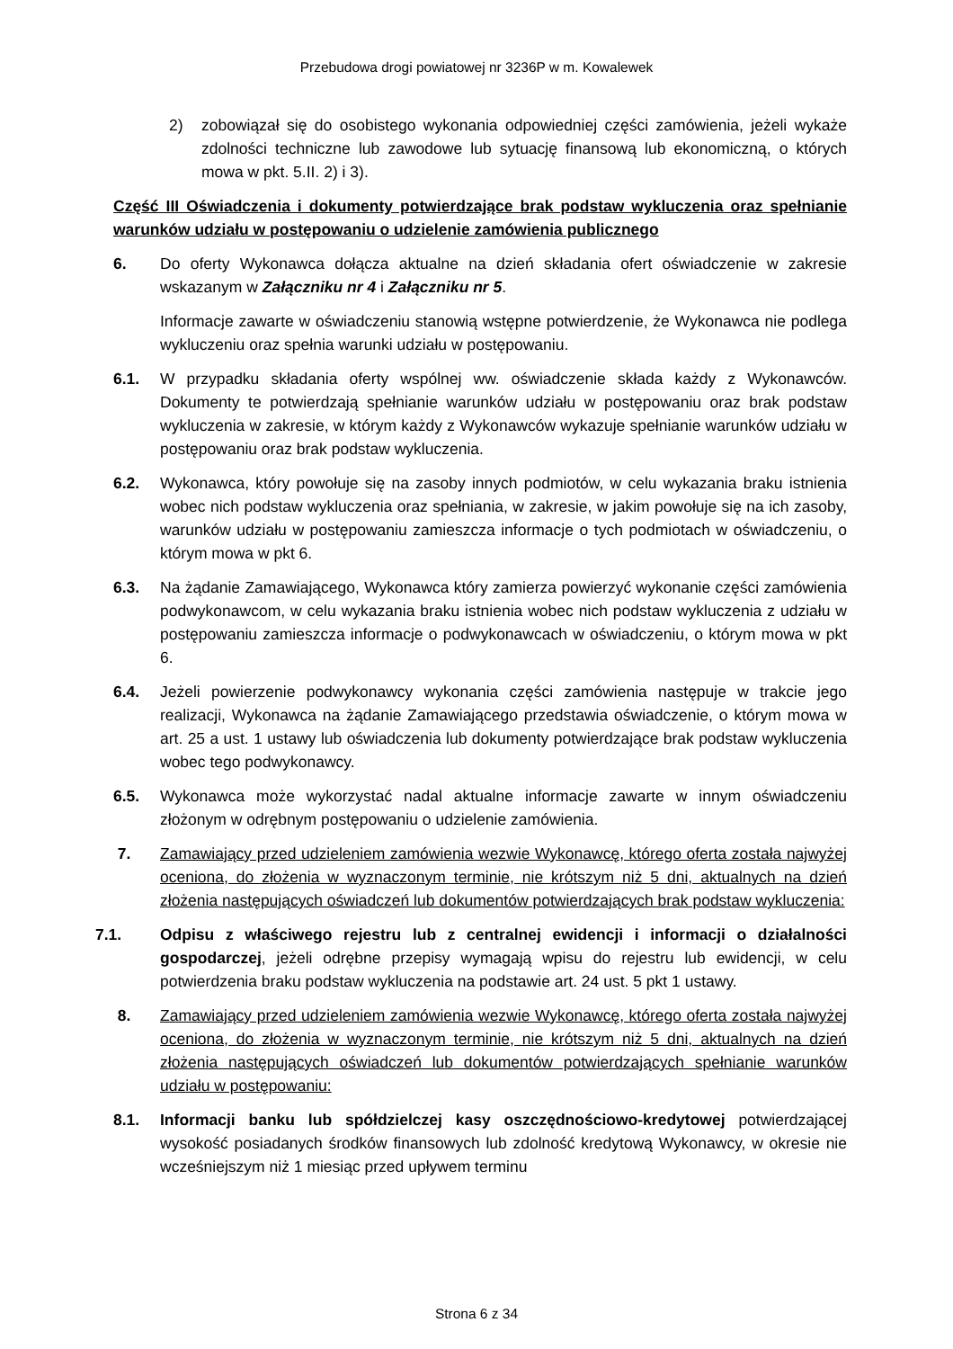Przebudowa drogi powiatowej nr 3236P w m. Kowalewek
2) zobowiązał się do osobistego wykonania odpowiedniej części zamówienia, jeżeli wykaże zdolności techniczne lub zawodowe lub sytuację finansową lub ekonomiczną, o których mowa w pkt. 5.II. 2) i 3).
Część III Oświadczenia i dokumenty potwierdzające brak podstaw wykluczenia oraz spełnianie warunków udziału w postępowaniu o udzielenie zamówienia publicznego
6. Do oferty Wykonawca dołącza aktualne na dzień składania ofert oświadczenie w zakresie wskazanym w Załączniku nr 4 i Załączniku nr 5.
Informacje zawarte w oświadczeniu stanowią wstępne potwierdzenie, że Wykonawca nie podlega wykluczeniu oraz spełnia warunki udziału w postępowaniu.
6.1. W przypadku składania oferty wspólnej ww. oświadczenie składa każdy z Wykonawców. Dokumenty te potwierdzają spełnianie warunków udziału w postępowaniu oraz brak podstaw wykluczenia w zakresie, w którym każdy z Wykonawców wykazuje spełnianie warunków udziału w postępowaniu oraz brak podstaw wykluczenia.
6.2. Wykonawca, który powołuje się na zasoby innych podmiotów, w celu wykazania braku istnienia wobec nich podstaw wykluczenia oraz spełniania, w zakresie, w jakim powołuje się na ich zasoby, warunków udziału w postępowaniu zamieszcza informacje o tych podmiotach w oświadczeniu, o którym mowa w pkt 6.
6.3. Na żądanie Zamawiającego, Wykonawca który zamierza powierzyć wykonanie części zamówienia podwykonawcom, w celu wykazania braku istnienia wobec nich podstaw wykluczenia z udziału w postępowaniu zamieszcza informacje o podwykonawcach w oświadczeniu, o którym mowa w pkt 6.
6.4. Jeżeli powierzenie podwykonawcy wykonania części zamówienia następuje w trakcie jego realizacji, Wykonawca na żądanie Zamawiającego przedstawia oświadczenie, o którym mowa w art. 25 a ust. 1 ustawy lub oświadczenia lub dokumenty potwierdzające brak podstaw wykluczenia wobec tego podwykonawcy.
6.5. Wykonawca może wykorzystać nadal aktualne informacje zawarte w innym oświadczeniu złożonym w odrębnym postępowaniu o udzielenie zamówienia.
7. Zamawiający przed udzieleniem zamówienia wezwie Wykonawcę, którego oferta została najwyżej oceniona, do złożenia w wyznaczonym terminie, nie krótszym niż 5 dni, aktualnych na dzień złożenia następujących oświadczeń lub dokumentów potwierdzających brak podstaw wykluczenia:
7.1. Odpisu z właściwego rejestru lub z centralnej ewidencji i informacji o działalności gospodarczej, jeżeli odrębne przepisy wymagają wpisu do rejestru lub ewidencji, w celu potwierdzenia braku podstaw wykluczenia na podstawie art. 24 ust. 5 pkt 1 ustawy.
8. Zamawiający przed udzieleniem zamówienia wezwie Wykonawcę, którego oferta została najwyżej oceniona, do złożenia w wyznaczonym terminie, nie krótszym niż 5 dni, aktualnych na dzień złożenia następujących oświadczeń lub dokumentów potwierdzających spełnianie warunków udziału w postępowaniu:
8.1. Informacji banku lub spółdzielczej kasy oszczędnościowo-kredytowej potwierdzającej wysokość posiadanych środków finansowych lub zdolność kredytową Wykonawcy, w okresie nie wcześniejszym niż 1 miesiąc przed upływem terminu
Strona 6 z 34